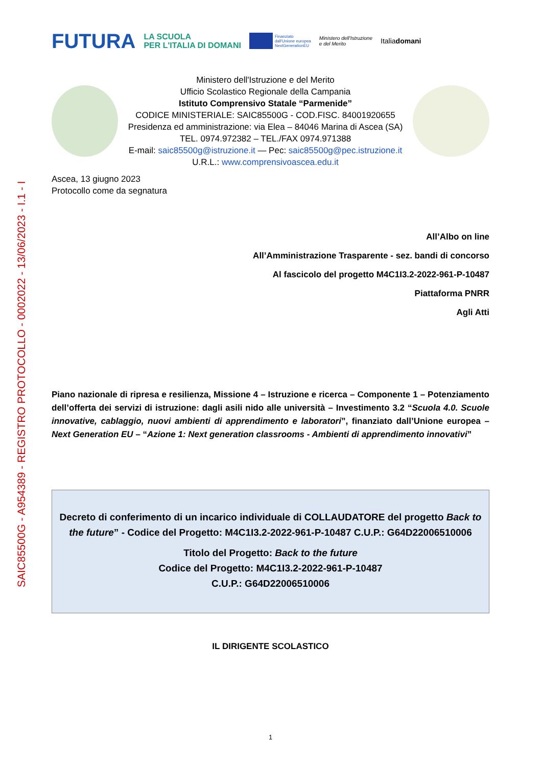SAIC85500G - A954389 - REGISTRO PROTOCOLLO - 0002022 - 13/06/2023 - I.1 - I
FUTURA LA SCUOLA
PER L'ITALIA DI DOMANI Finanziato
dall'Unione europea
NextGenerationEU Ministero dell'Istruzione
e del Merito Italiadomani
Ministero dell'Istruzione e del Merito
Ufficio Scolastico Regionale della Campania
Istituto Comprensivo Statale “Parmenide”
CODICE MINISTERIALE: SAIC85500G - COD.FISC. 84001920655
Presidenza ed amministrazione: via Elea – 84046 Marina di Ascea (SA)
TEL. 0974.972382 – TEL./FAX 0974.971388
E-mail: saic85500g@istruzione.it — Pec: saic85500g@pec.istruzione.it
U.R.L.: www.comprensivoascea.edu.it
Ascea, 13 giugno 2023
Protocollo come da segnatura
All’Albo on line
All’Amministrazione Trasparente - sez. bandi di concorso
Al fascicolo del progetto M4C1I3.2-2022-961-P-10487
Piattaforma PNRR
Agli Atti
Piano nazionale di ripresa e resilienza, Missione 4 – Istruzione e ricerca – Componente 1 – Potenziamento dell’offerta dei servizi di istruzione: dagli asili nido alle università – Investimento 3.2 “Scuola 4.0. Scuole innovative, cablaggio, nuovi ambienti di apprendimento e laboratori”, finanziato dall’Unione europea – Next Generation EU – “Azione 1: Next generation classrooms - Ambienti di apprendimento innovativi”
Decreto di conferimento di un incarico individuale di COLLAUDATORE del progetto Back to the future” - Codice del Progetto: M4C1I3.2-2022-961-P-10487 C.U.P.: G64D22006510006
Titolo del Progetto: Back to the future
Codice del Progetto: M4C1I3.2-2022-961-P-10487
C.U.P.: G64D22006510006
IL DIRIGENTE SCOLASTICO
1